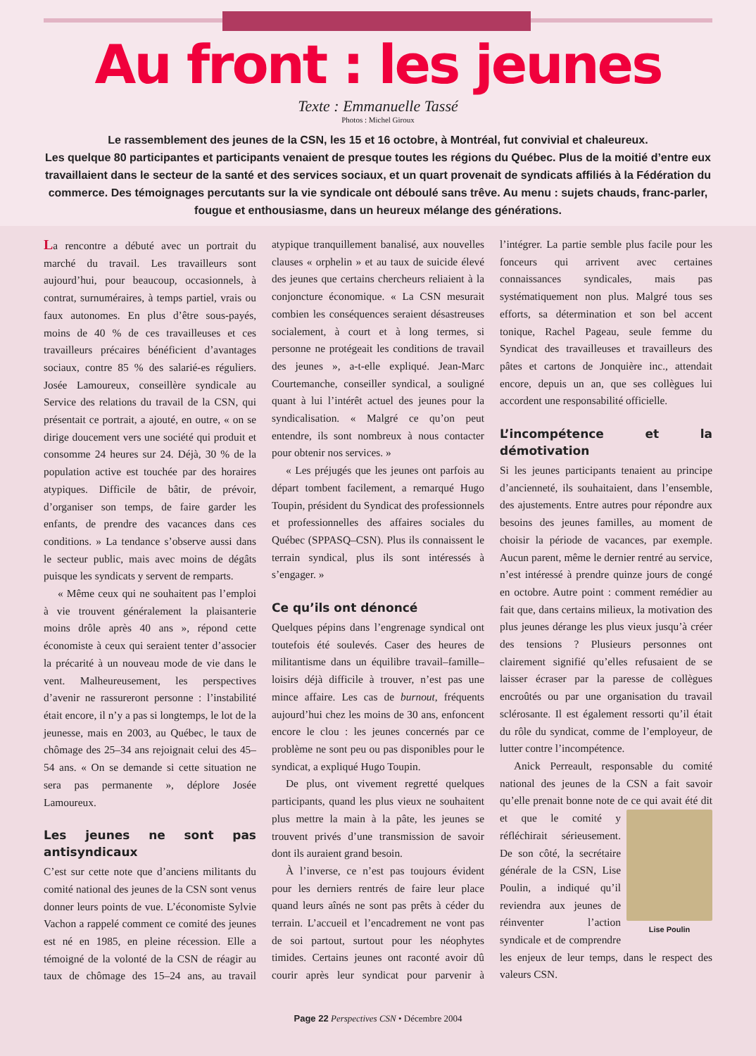Au front : les jeunes
Texte : Emmanuelle Tassé
Photos : Michel Giroux
Le rassemblement des jeunes de la CSN, les 15 et 16 octobre, à Montréal, fut convivial et chaleureux.
Les quelque 80 participantes et participants venaient de presque toutes les régions du Québec. Plus de la moitié d’entre eux travaillaient dans le secteur de la santé et des services sociaux, et un quart provenait de syndicats affiliés à la Fédération du commerce. Des témoignages percutants sur la vie syndicale ont déboulé sans trêve. Au menu : sujets chauds, franc-parler, fougue et enthousiasme, dans un heureux mélange des générations.
La rencontre a débuté avec un portrait du marché du travail. Les travailleurs sont aujourd’hui, pour beaucoup, occasionnels, à contrat, surnuméraires, à temps partiel, vrais ou faux autonomes. En plus d’être sous-payés, moins de 40 % de ces travailleuses et ces travailleurs précaires bénéficient d’avantages sociaux, contre 85 % des salarié-es réguliers. Josée Lamoureux, conseillère syndicale au Service des relations du travail de la CSN, qui présentait ce portrait, a ajouté, en outre, « on se dirige doucement vers une société qui produit et consomme 24 heures sur 24. Déjà, 30 % de la population active est touchée par des horaires atypiques. Difficile de bâtir, de prévoir, d’organiser son temps, de faire garder les enfants, de prendre des vacances dans ces conditions. » La tendance s’observe aussi dans le secteur public, mais avec moins de dégâts puisque les syndicats y servent de remparts.
« Même ceux qui ne souhaitent pas l’emploi à vie trouvent généralement la plaisanterie moins drôle après 40 ans », répond cette économiste à ceux qui seraient tenter d’associer la précarité à un nouveau mode de vie dans le vent. Malheureusement, les perspectives d’avenir ne rassureront personne : l’instabilité était encore, il n’y a pas si longtemps, le lot de la jeunesse, mais en 2003, au Québec, le taux de chômage des 25–34 ans rejoignait celui des 45–54 ans. « On se demande si cette situation ne sera pas permanente », déplore Josée Lamoureux.
Les jeunes ne sont pas antisyndicaux
C’est sur cette note que d’anciens militants du comité national des jeunes de la CSN sont venus donner leurs points de vue. L’économiste Sylvie Vachon a rappelé comment ce comité des jeunes est né en 1985, en pleine récession. Elle a témoigné de la volonté de la CSN de réagir au taux de chômage des 15–24 ans, au travail atypique tranquillement banalisé, aux nouvelles clauses « orphelin » et au taux de suicide élevé des jeunes que certains chercheurs reliaient à la conjoncture économique. « La CSN mesurait combien les conséquences seraient désastreuses socialement, à court et à long termes, si personne ne protégeait les conditions de travail des jeunes », a-t-elle expliqué. Jean-Marc Courtemanche, conseiller syndical, a souligné quant à lui l’intérêt actuel des jeunes pour la syndicalisation. « Malgré ce qu’on peut entendre, ils sont nombreux à nous contacter pour obtenir nos services. »
« Les préjugés que les jeunes ont parfois au départ tombent facilement, a remarqué Hugo Toupin, président du Syndicat des professionnels et professionnelles des affaires sociales du Québec (SPPASQ–CSN). Plus ils connaissent le terrain syndical, plus ils sont intéressés à s’engager. »
Ce qu’ils ont dénoncé
Quelques pépins dans l’engrenage syndical ont toutefois été soulevés. Caser des heures de militantisme dans un équilibre travail–famille–loisirs déjà difficile à trouver, n’est pas une mince affaire. Les cas de burnout, fréquents aujourd’hui chez les moins de 30 ans, enfoncent encore le clou : les jeunes concernés par ce problème ne sont peu ou pas disponibles pour le syndicat, a expliqué Hugo Toupin.
De plus, ont vivement regretté quelques participants, quand les plus vieux ne souhaitent plus mettre la main à la pâte, les jeunes se trouvent privés d’une transmission de savoir dont ils auraient grand besoin.
À l’inverse, ce n’est pas toujours évident pour les derniers rentrés de faire leur place quand leurs aînés ne sont pas prêts à céder du terrain. L’accueil et l’encadrement ne vont pas de soi partout, surtout pour les néophytes timides. Certains jeunes ont raconté avoir dû courir après leur syndicat pour parvenir à l’intégrer. La partie semble plus facile pour les fonceurs qui arrivent avec certaines connaissances syndicales, mais pas systématiquement non plus. Malgré tous ses efforts, sa détermination et son bel accent tonique, Rachel Pageau, seule femme du Syndicat des travailleuses et travailleurs des pâtes et cartons de Jonquière inc., attendait encore, depuis un an, que ses collègues lui accordent une responsabilité officielle.
L’incompétence et la démotivation
Si les jeunes participants tenaient au principe d’ancienneté, ils souhaitaient, dans l’ensemble, des ajustements. Entre autres pour répondre aux besoins des jeunes familles, au moment de choisir la période de vacances, par exemple. Aucun parent, même le dernier rentré au service, n’est intéressé à prendre quinze jours de congé en octobre. Autre point : comment remédier au fait que, dans certains milieux, la motivation des plus jeunes dérange les plus vieux jusqu’à créer des tensions ? Plusieurs personnes ont clairement signifié qu’elles refusaient de se laisser écraser par la paresse de collègues encroûtés ou par une organisation du travail sclérosante. Il est également ressorti qu’il était du rôle du syndicat, comme de l’employeur, de lutter contre l’incompétence.
Anick Perreault, responsable du comité national des jeunes de la CSN a fait savoir qu’elle prenait bonne note de ce qui avait été dit et Lise Poulin que le comité y réfléchirait sérieusement. De son côté, la secrétaire générale de la CSN, Lise Poulin, a indiqué qu’il reviendra aux jeunes de réinventer l’action syndicale et de comprendre les enjeux de leur temps, dans le respect des valeurs CSN.
Page 22 Perspectives CSN • Décembre 2004